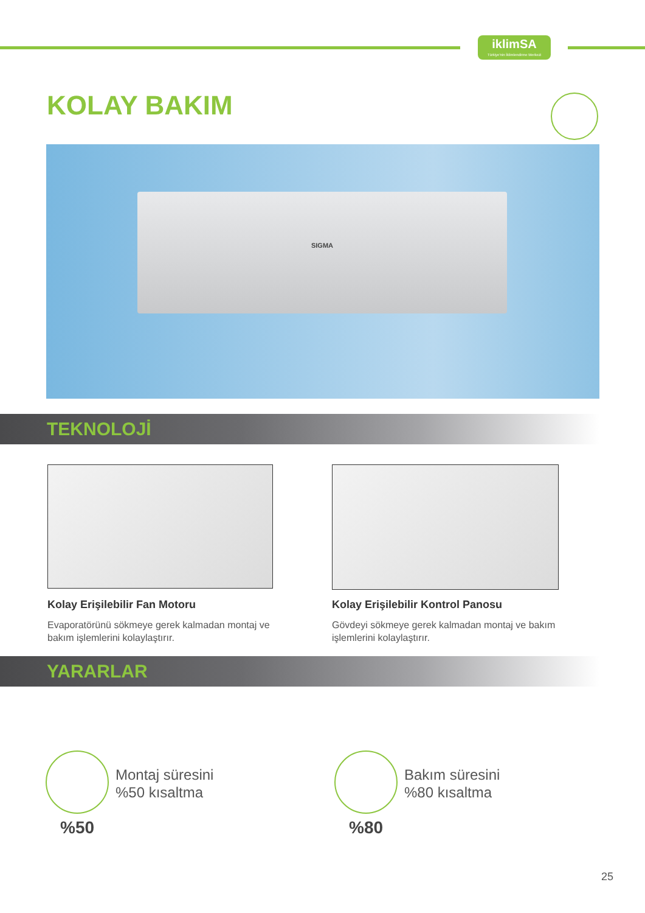iklimSA
Türkiye'nin İklimlendirme Merkezi
KOLAY BAKIM
SIGMA
TEKNOLOJİ
Kolay Erişilebilir Fan Motoru
Evaporatörünü sökmeye gerek kalmadan montaj ve bakım işlemlerini kolaylaştırır.
Kolay Erişilebilir Kontrol Panosu
Gövdeyi sökmeye gerek kalmadan montaj ve bakım işlemlerini kolaylaştırır.
YARARLAR
Montaj süresini
%50 kısaltma
%50
Bakım süresini
%80 kısaltma
%80
25